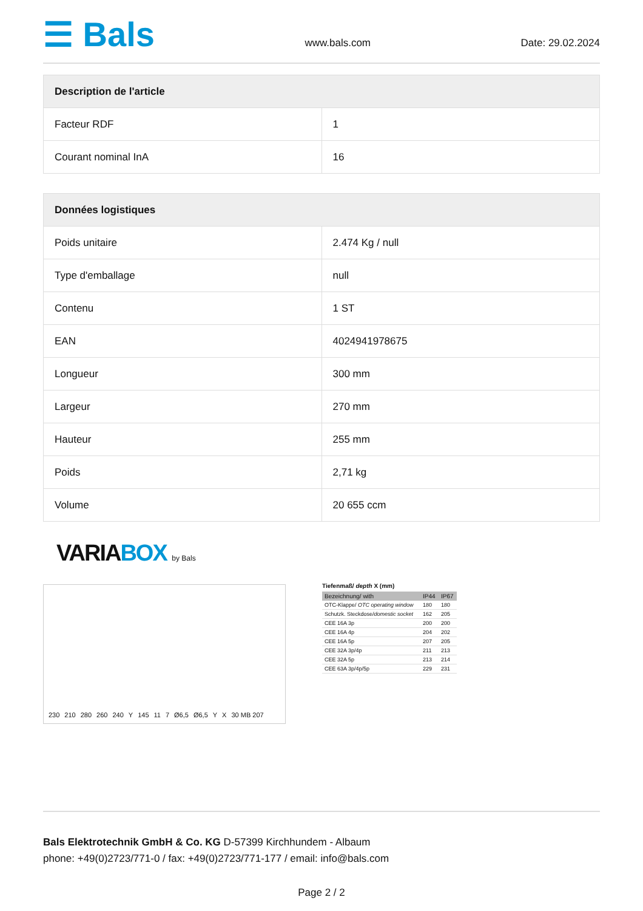☰ Bals
www.bals.com Date: 29.02.2024
| Description de l'article | |
| --- | --- |
| Facteur RDF | 1 |
| Courant nominal InA | 16 |
| Données logistiques | |
| --- | --- |
| Poids unitaire | 2.474 Kg / null |
| Type d'emballage | null |
| Contenu | 1 ST |
| EAN | 4024941978675 |
| Longueur | 300 mm |
| Largeur | 270 mm |
| Hauteur | 255 mm |
| Poids | 2,71 kg |
| Volume | 20 655 ccm |
VARIABOX by Bals
230 210 280 260 240 Y 145 11 7 Ø6,5 Ø6,5 Y X 30 MB 207
Tiefenmaß/ depth X (mm)
| Bezeichnung/ with | IP44 | IP67 |
| --- | --- | --- |
| OTC-Klappe/ OTC operating window | 180 | 180 |
| Schutzk. Steckdose/ domestic socket | 162 | 205 |
| CEE 16A 3p | 200 | 200 |
| CEE 16A 4p | 204 | 202 |
| CEE 16A 5p | 207 | 205 |
| CEE 32A 3p/4p | 211 | 213 |
| CEE 32A 5p | 213 | 214 |
| CEE 63A 3p/4p/5p | 229 | 231 |
Bals Elektrotechnik GmbH & Co. KG D-57399 Kirchhundem - Albaum
phone: +49(0)2723/771-0 / fax: +49(0)2723/771-177 / email: info@bals.com
Page 2 / 2